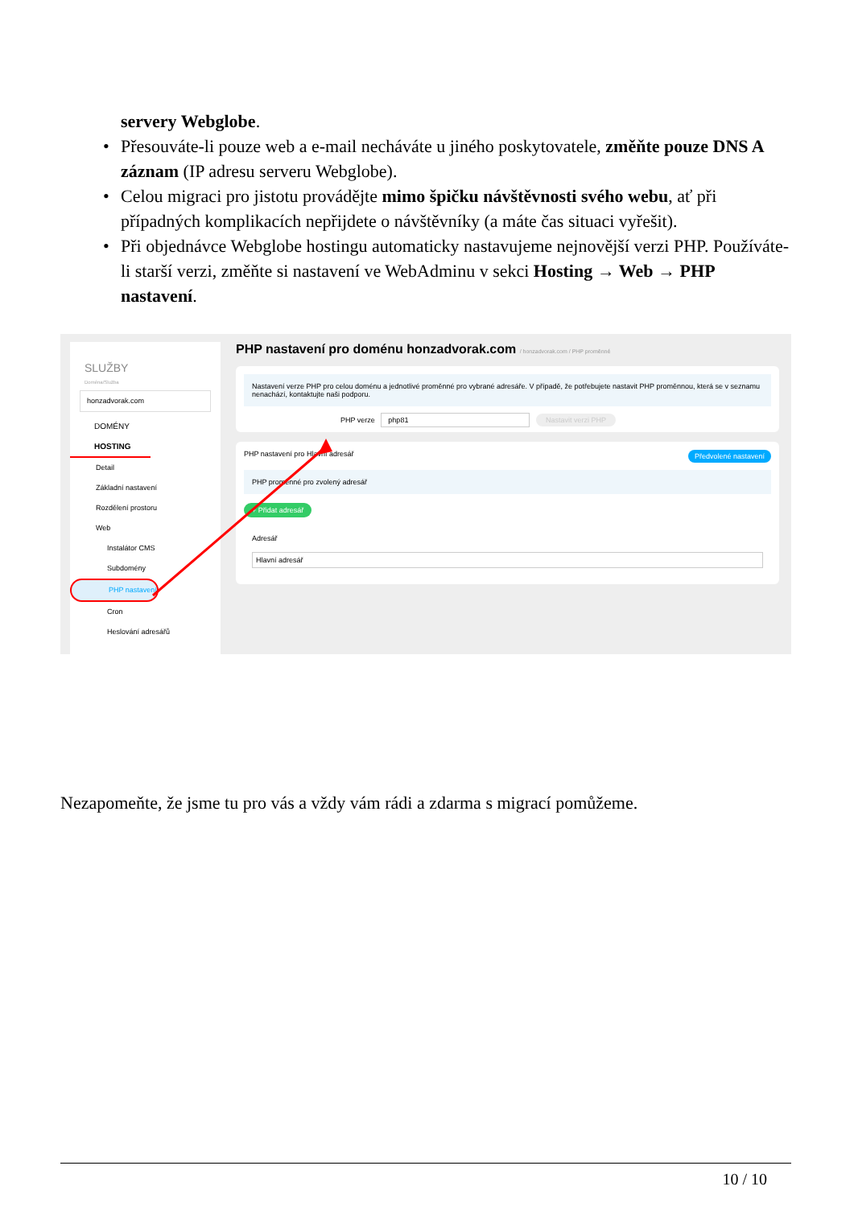servery Webglobe.
• Přesouváte-li pouze web a e-mail necháváte u jiného poskytovatele, změňte pouze DNS A záznam (IP adresu serveru Webglobe).
• Celou migraci pro jistotu provádějte mimo špičku návštěvnosti svého webu, ať při případných komplikacích nepřijdete o návštěvníky (a máte čas situaci vyřešit).
• Při objednávce Webglobe hostingu automaticky nastavujeme nejnovější verzi PHP. Používáte-li starší verzi, změňte si nastavení ve WebAdminu v sekci Hosting → Web → PHP nastavení.
SLUŽBY
Doména/Služba
honzadvorak.com
DOMÉNY
HOSTING
Detail
Základní nastavení
Rozdělení prostoru
Web
Instalátor CMS
Subdomény
PHP nastavení
Cron
Heslování adresářů
PHP nastavení pro doménu honzadvorak.com / honzadvorak.com / PHP proměnné
Nastavení verze PHP pro celou doménu a jednotlivé proměnné pro vybrané adresáře. V případě, že potřebujete nastavit PHP proměnnou, která se v seznamu nenachází, kontaktujte naši podporu.
PHP verze php81 Nastavit verzi PHP
PHP nastavení pro Hlavní adresář Předvolené nastavení
PHP proměnné pro zvolený adresář
+ Přidat adresář
Adresář
Hlavní adresář
Nezapomeňte, že jsme tu pro vás a vždy vám rádi a zdarma s migrací pomůžeme.
10 / 10